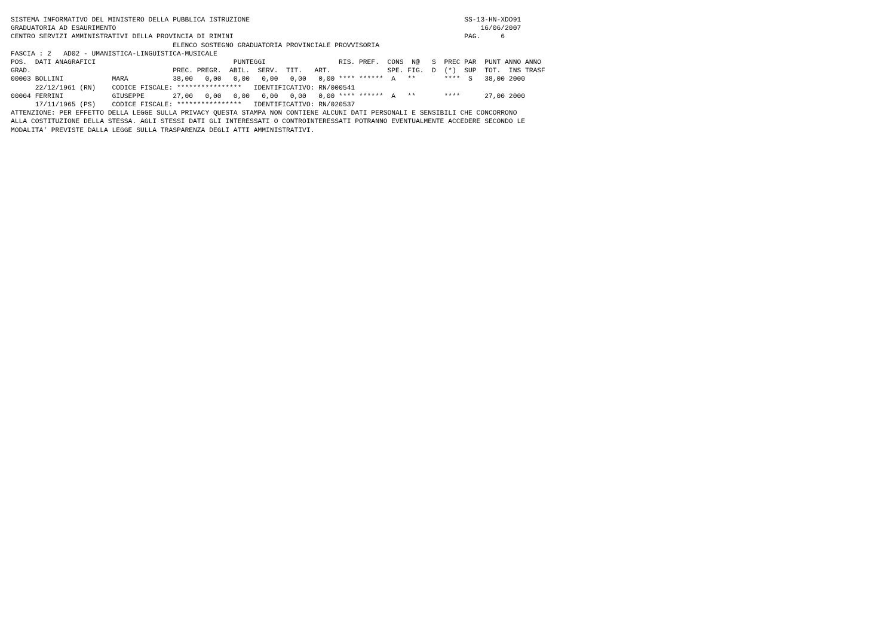SISTEMA INFORMATIVO DEL MINISTERO DELLA PUBBLICA ISTRUZIONE                                                     SS-13-HN-XDO91
GRADUATORIA AD ESAURIMENTO                                                                                          16/06/2007
CENTRO SERVIZI AMMINISTRATIVI DELLA PROVINCIA DI RIMINI                                                         PAG.     6
                                        ELENCO SOSTEGNO GRADUATORIA PROVINCIALE PROVVISORIA
FASCIA : 2   AD02 - UMANISTICA-LINGUISTICA-MUSICALE
POS.  DATI ANAGRAFICI                                  PUNTEGGI                  RIS. PREF.  CONS  N@   S  PREC PAR  PUNT ANNO ANNO
GRAD.                                   PREC. PREGR.  ABIL.  SERV.  TIT.   ART.              SPE. FIG.  D  (*)  SUP  TOT.  INS TRASF
00003 BOLLINI            MARA           38,00   0,00   0,00   0,00   0,00   0,00 **** ******  A   **       ****  S   38,00 2000
      22/12/1961 (RN)    CODICE FISCALE: ****************   IDENTIFICATIVO: RN/000541
00004 FERRINI            GIUSEPPE       27,00   0,00   0,00   0,00   0,00   0,00 **** ******  A   **       ****      27,00 2000
      17/11/1965 (PS)    CODICE FISCALE: ****************   IDENTIFICATIVO: RN/020537
ATTENZIONE: PER EFFETTO DELLA LEGGE SULLA PRIVACY QUESTA STAMPA NON CONTIENE ALCUNI DATI PERSONALI E SENSIBILI CHE CONCORRONO
ALLA COSTITUZIONE DELLA STESSA. AGLI STESSI DATI GLI INTERESSATI O CONTROINTERESSATI POTRANNO EVENTUALMENTE ACCEDERE SECONDO LE
MODALITA' PREVISTE DALLA LEGGE SULLA TRASPARENZA DEGLI ATTI AMMINISTRATIVI.